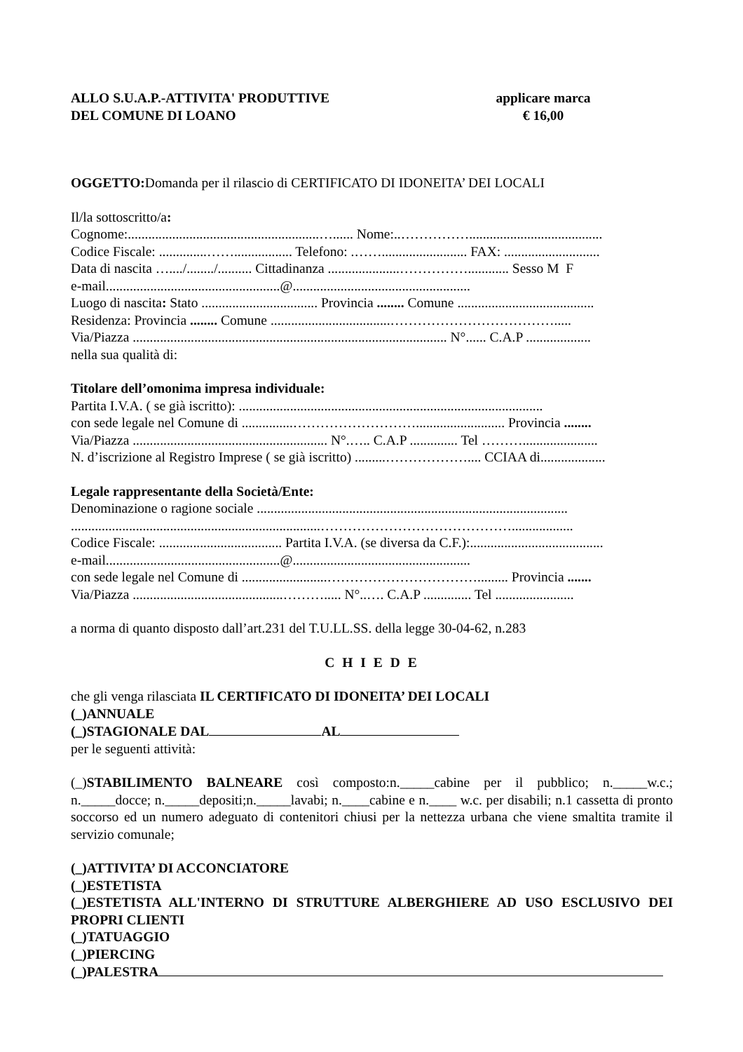ALLO S.U.A.P.-ATTIVITA' PRODUTTIVE
DEL COMUNE DI LOANO
applicare marca
€ 16,00
OGGETTO: Domanda per il rilascio di CERTIFICATO DI IDONEITA’ DEI LOCALI
Il/la sottoscritto/a:
Cognome:........................................................…...... Nome:..…………….......................................
Codice Fiscale: ..............……................. Telefono: .……......................... FAX: ............................
Data di nascita …..../......../.......... Cittadinanza .....................……………............ Sesso M F
e-mail...................................................@....................................................
Luogo di nascita: Stato .................................. Provincia ........ Comune ........................................
Residenza: Provincia ........ Comune ...................................……………………………….....
Via/Piazza ............................................................................................ N°...... C.A.P ...................
nella sua qualità di:
Titolare dell’omonima impresa individuale:
Partita I.V.A. ( se già iscritto): .........................................................................................
con sede legale nel Comune di ...............……………………….......................... Provincia ........
Via/Piazza ......................................................... N°.….. C.A.P .............. Tel ………......................
N. d’iscrizione al Registro Imprese ( se già iscritto) .........……………….... CCIAA di...................
Legale rappresentante della Società/Ente:
Denominazione o ragione sociale ...........................................................................................
.........................................................................……………………………………..................
Codice Fiscale: .................................... Partita I.V.A. (se diversa da C.F.):.......................................
e-mail...................................................@....................................................
con sede legale nel Comune di .........................……………………………......... Provincia .......
Via/Piazza ............................................………..... N°..…. C.A.P .............. Tel .......................
a norma di quanto disposto dall’art.231 del T.U.LL.SS. della legge 30-04-62, n.283
C H I E D E
che gli venga rilasciata IL CERTIFICATO DI IDONEITA’ DEI LOCALI
(_)ANNUALE
(_)STAGIONALE DAL AL
per le seguenti attività:
(_)STABILIMENTO BALNEARE così composto:n._____cabine per il pubblico; n._____w.c.; n._____docce; n._____depositi;n._____lavabi; n.____cabine e n.____ w.c. per disabili; n.1 cassetta di pronto soccorso ed un numero adeguato di contenitori chiusi per la nettezza urbana che viene smaltita tramite il servizio comunale;
(_)ATTIVITA’ DI ACCONCIATORE
(_)ESTETISTA
(_)ESTETISTA ALL'INTERNO DI STRUTTURE ALBERGHIERE AD USO ESCLUSIVO DEI PROPRI CLIENTI
(_)TATUAGGIO
(_)PIERCING
(_)PALESTRA